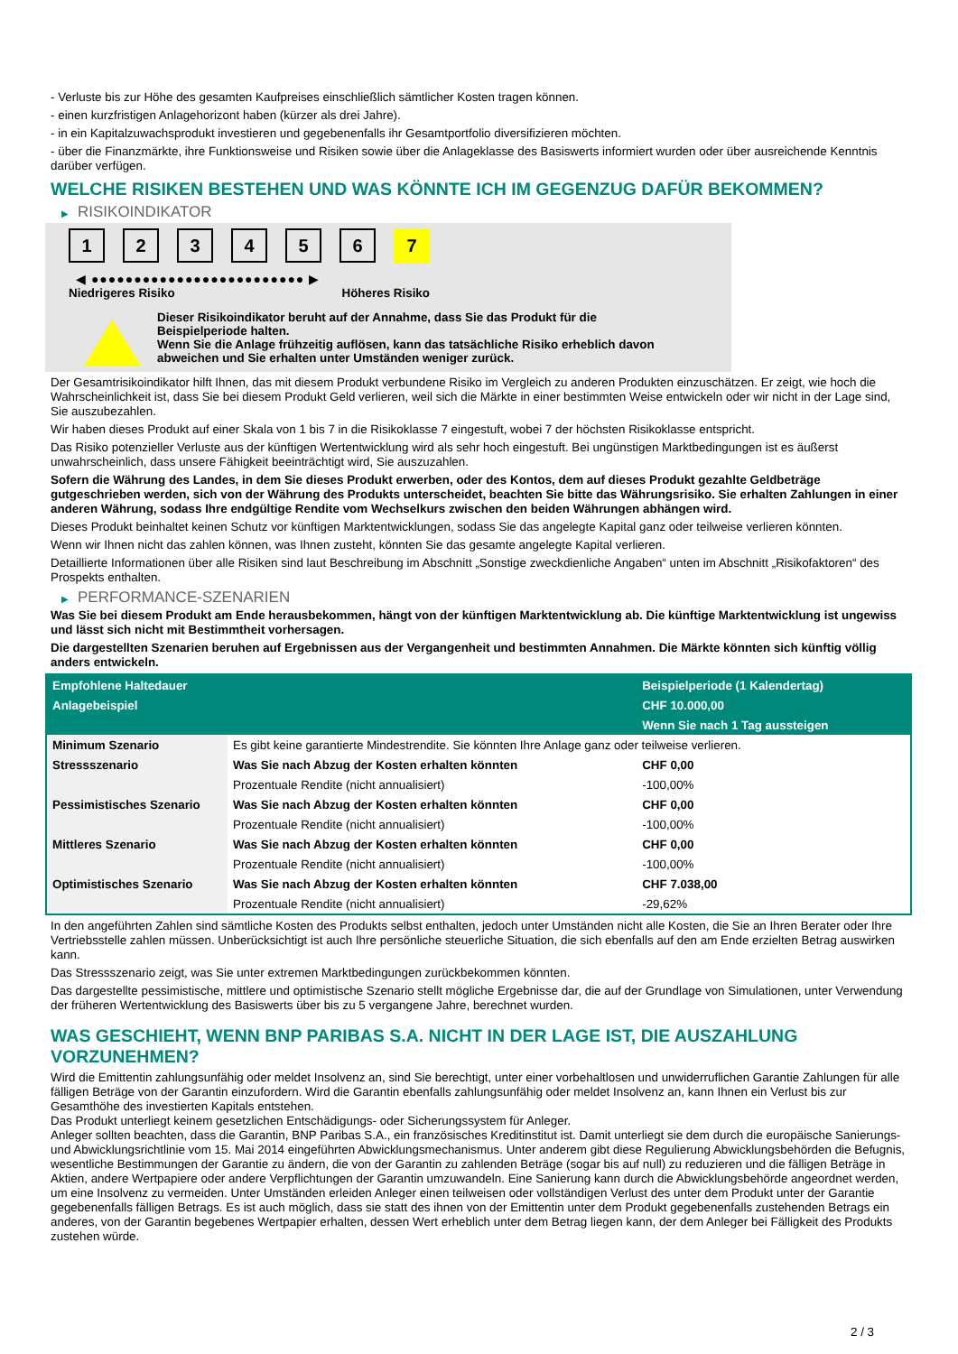- Verluste bis zur Höhe des gesamten Kaufpreises einschließlich sämtlicher Kosten tragen können.
- einen kurzfristigen Anlagehorizont haben (kürzer als drei Jahre).
- in ein Kapitalzuwachsprodukt investieren und gegebenenfalls ihr Gesamtportfolio diversifizieren möchten.
- über die Finanzmärkte, ihre Funktionsweise und Risiken sowie über die Anlageklasse des Basiswerts informiert wurden oder über ausreichende Kenntnis darüber verfügen.
WELCHE RISIKEN BESTEHEN UND WAS KÖNNTE ICH IM GEGENZUG DAFÜR BEKOMMEN?
▶ RISIKOINDIKATOR
1 2 3 4 5 6 7
◀ ●●●●●●●●●●●●●●●●●●●●●●●●● ▶
Niedrigeres Risiko Höheres Risiko
Dieser Risikoindikator beruht auf der Annahme, dass Sie das Produkt für die
Beispielperiode halten.
Wenn Sie die Anlage frühzeitig auflösen, kann das tatsächliche Risiko erheblich davon
abweichen und Sie erhalten unter Umständen weniger zurück.
Der Gesamtrisikoindikator hilft Ihnen, das mit diesem Produkt verbundene Risiko im Vergleich zu anderen Produkten einzuschätzen. Er zeigt, wie hoch die Wahrscheinlichkeit ist, dass Sie bei diesem Produkt Geld verlieren, weil sich die Märkte in einer bestimmten Weise entwickeln oder wir nicht in der Lage sind, Sie auszubezahlen.
Wir haben dieses Produkt auf einer Skala von 1 bis 7 in die Risikoklasse 7 eingestuft, wobei 7 der höchsten Risikoklasse entspricht.
Das Risiko potenzieller Verluste aus der künftigen Wertentwicklung wird als sehr hoch eingestuft. Bei ungünstigen Marktbedingungen ist es äußerst unwahrscheinlich, dass unsere Fähigkeit beeinträchtigt wird, Sie auszuzahlen.
Sofern die Währung des Landes, in dem Sie dieses Produkt erwerben, oder des Kontos, dem auf dieses Produkt gezahlte Geldbeträge gutgeschrieben werden, sich von der Währung des Produkts unterscheidet, beachten Sie bitte das Währungsrisiko. Sie erhalten Zahlungen in einer anderen Währung, sodass Ihre endgültige Rendite vom Wechselkurs zwischen den beiden Währungen abhängen wird.
Dieses Produkt beinhaltet keinen Schutz vor künftigen Marktentwicklungen, sodass Sie das angelegte Kapital ganz oder teilweise verlieren könnten.
Wenn wir Ihnen nicht das zahlen können, was Ihnen zusteht, könnten Sie das gesamte angelegte Kapital verlieren.
Detaillierte Informationen über alle Risiken sind laut Beschreibung im Abschnitt „Sonstige zweckdienliche Angaben“ unten im Abschnitt „Risikofaktoren“ des Prospekts enthalten.
▶ PERFORMANCE-SZENARIEN
Was Sie bei diesem Produkt am Ende herausbekommen, hängt von der künftigen Marktentwicklung ab. Die künftige Marktentwicklung ist ungewiss und lässt sich nicht mit Bestimmtheit vorhersagen.
Die dargestellten Szenarien beruhen auf Ergebnissen aus der Vergangenheit und bestimmten Annahmen. Die Märkte könnten sich künftig völlig anders entwickeln.
| Empfohlene Haltedauer | | Beispielperiode (1 Kalendertag) |
| Anlagebeispiel | | CHF 10.000,00 |
| | | Wenn Sie nach 1 Tag aussteigen |
| Minimum Szenario | Es gibt keine garantierte Mindestrendite. Sie könnten Ihre Anlage ganz oder teilweise verlieren. | |
| Stressszenario | Was Sie nach Abzug der Kosten erhalten könnten | CHF 0,00 |
| | Prozentuale Rendite (nicht annualisiert) | -100,00% |
| Pessimistisches Szenario | Was Sie nach Abzug der Kosten erhalten könnten | CHF 0,00 |
| | Prozentuale Rendite (nicht annualisiert) | -100,00% |
| Mittleres Szenario | Was Sie nach Abzug der Kosten erhalten könnten | CHF 0,00 |
| | Prozentuale Rendite (nicht annualisiert) | -100,00% |
| Optimistisches Szenario | Was Sie nach Abzug der Kosten erhalten könnten | CHF 7.038,00 |
| | Prozentuale Rendite (nicht annualisiert) | -29,62% |
In den angeführten Zahlen sind sämtliche Kosten des Produkts selbst enthalten, jedoch unter Umständen nicht alle Kosten, die Sie an Ihren Berater oder Ihre Vertriebsstelle zahlen müssen. Unberücksichtigt ist auch Ihre persönliche steuerliche Situation, die sich ebenfalls auf den am Ende erzielten Betrag auswirken kann.
Das Stressszenario zeigt, was Sie unter extremen Marktbedingungen zurückbekommen könnten.
Das dargestellte pessimistische, mittlere und optimistische Szenario stellt mögliche Ergebnisse dar, die auf der Grundlage von Simulationen, unter Verwendung der früheren Wertentwicklung des Basiswerts über bis zu 5 vergangene Jahre, berechnet wurden.
WAS GESCHIEHT, WENN BNP PARIBAS S.A. NICHT IN DER LAGE IST, DIE AUSZAHLUNG VORZUNEHMEN?
Wird die Emittentin zahlungsunfähig oder meldet Insolvenz an, sind Sie berechtigt, unter einer vorbehaltlosen und unwiderruflichen Garantie Zahlungen für alle fälligen Beträge von der Garantin einzufordern. Wird die Garantin ebenfalls zahlungsunfähig oder meldet Insolvenz an, kann Ihnen ein Verlust bis zur Gesamthöhe des investierten Kapitals entstehen.
Das Produkt unterliegt keinem gesetzlichen Entschädigungs- oder Sicherungssystem für Anleger.
Anleger sollten beachten, dass die Garantin, BNP Paribas S.A., ein französisches Kreditinstitut ist. Damit unterliegt sie dem durch die europäische Sanierungs- und Abwicklungsrichtlinie vom 15. Mai 2014 eingeführten Abwicklungsmechanismus. Unter anderem gibt diese Regulierung Abwicklungsbehörden die Befugnis, wesentliche Bestimmungen der Garantie zu ändern, die von der Garantin zu zahlenden Beträge (sogar bis auf null) zu reduzieren und die fälligen Beträge in Aktien, andere Wertpapiere oder andere Verpflichtungen der Garantin umzuwandeln. Eine Sanierung kann durch die Abwicklungsbehörde angeordnet werden, um eine Insolvenz zu vermeiden. Unter Umständen erleiden Anleger einen teilweisen oder vollständigen Verlust des unter dem Produkt unter der Garantie gegebenenfalls fälligen Betrags. Es ist auch möglich, dass sie statt des ihnen von der Emittentin unter dem Produkt gegebenenfalls zustehenden Betrags ein anderes, von der Garantin begebenes Wertpapier erhalten, dessen Wert erheblich unter dem Betrag liegen kann, der dem Anleger bei Fälligkeit des Produkts zustehen würde.
2 / 3